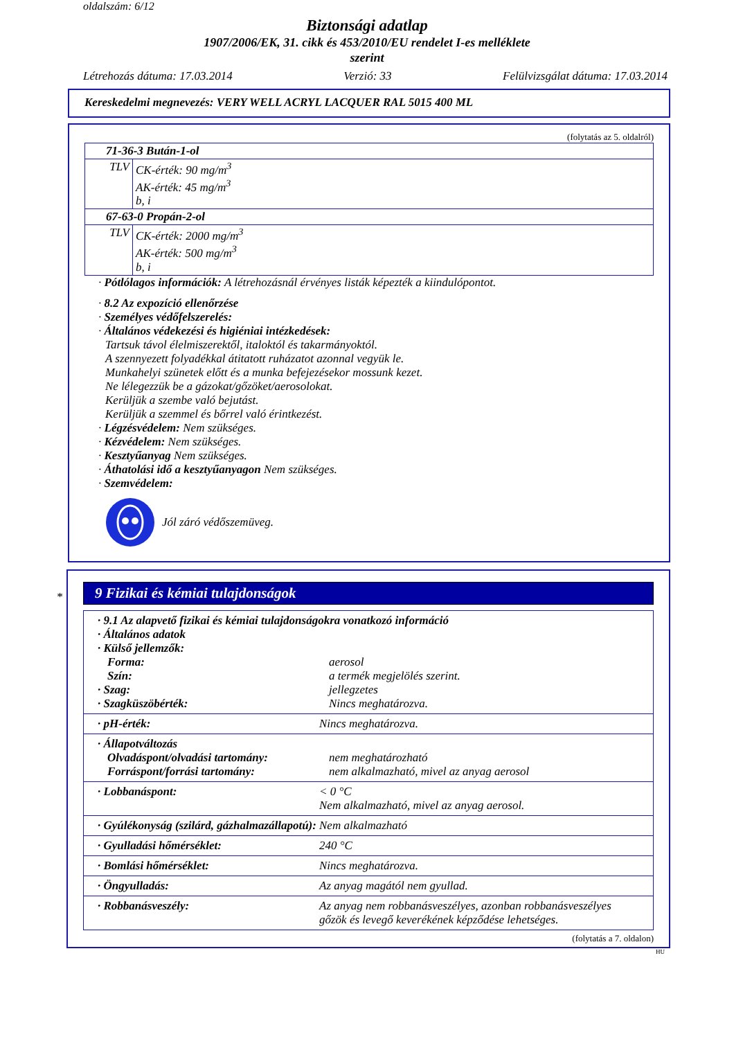oldalszám: 6/12
Biztonsági adatlap
1907/2006/EK, 31. cikk és 453/2010/EU rendelet I-es melléklete
szerint
Létrehozás dátuma: 17.03.2014 Verzió: 33 Felülvizsgálat dátuma: 17.03.2014
Kereskedelmi megnevezés: VERY WELL ACRYL LACQUER RAL 5015 400 ML
(folytatás az 5. oldalról)
| 71-36-3 Bután-1-ol | |
| TLV | CK-érték: 90 mg/m<sup>3</sup> AK-érték: 45 mg/m<sup>3</sup> b, i |
| 67-63-0 Propán-2-ol | |
| TLV | CK-érték: 2000 mg/m<sup>3</sup> AK-érték: 500 mg/m<sup>3</sup> b, i |
· Pótlólagos információk: A létrehozásnál érvényes listák képezték a kiindulópontot.
· 8.2 Az expozíció ellenőrzése
· Személyes védőfelszerelés:
· Általános védekezési és higiéniai intézkedések:
Tartsuk távol élelmiszerektől, italoktól és takarmányoktól.
A szennyezett folyadékkal átitatott ruházatot azonnal vegyük le.
Munkahelyi szünetek előtt és a munka befejezésekor mossunk kezet.
Ne lélegezzük be a gázokat/gőzöket/aerosolokat.
Kerüljük a szembe való bejutást.
Kerüljük a szemmel és bőrrel való érintkezést.
· Légzésvédelem: Nem szükséges.
· Kézvédelem: Nem szükséges.
· Kesztyűanyag Nem szükséges.
· Áthatolási idő a kesztyűanyagon Nem szükséges.
· Szemvédelem:
Jól záró védőszemüveg.
*
9 Fizikai és kémiai tulajdonságok
| · 9.1 Az alapvető fizikai és kémiai tulajdonságokra vonatkozó információ · Általános adatok · Külső jellemzők: / Forma: / aerosol / / Szín: / a termék megjelölés szerint. / / · Szag: / jellegzetes / / · Szagküszöbérték: / Nincs meghatározva. / |
| / · pH-érték: / Nincs meghatározva. / |
| · Állapotváltozás / Olvadáspont/olvadási tartomány: / nem meghatározható / / Forráspont/forrási tartomány: / nem alkalmazható, mivel az anyag aerosol / |
| / · Lobbanáspont: / < 0 °C Nem alkalmazható, mivel az anyag aerosol. / |
| / · Gyúlékonyság (szilárd, gázhalmazállapotú): / Nem alkalmazható / |
| / · Gyulladási hőmérséklet: / 240 °C / |
| / · Bomlási hőmérséklet: / Nincs meghatározva. / |
| / · Öngyulladás: / Az anyag magától nem gyullad. / |
| / · Robbanásveszély: / Az anyag nem robbanásveszélyes, azonban robbanásveszélyes gőzök és levegő keverékének képződése lehetséges. / |
(folytatás a 7. oldalon)
HU